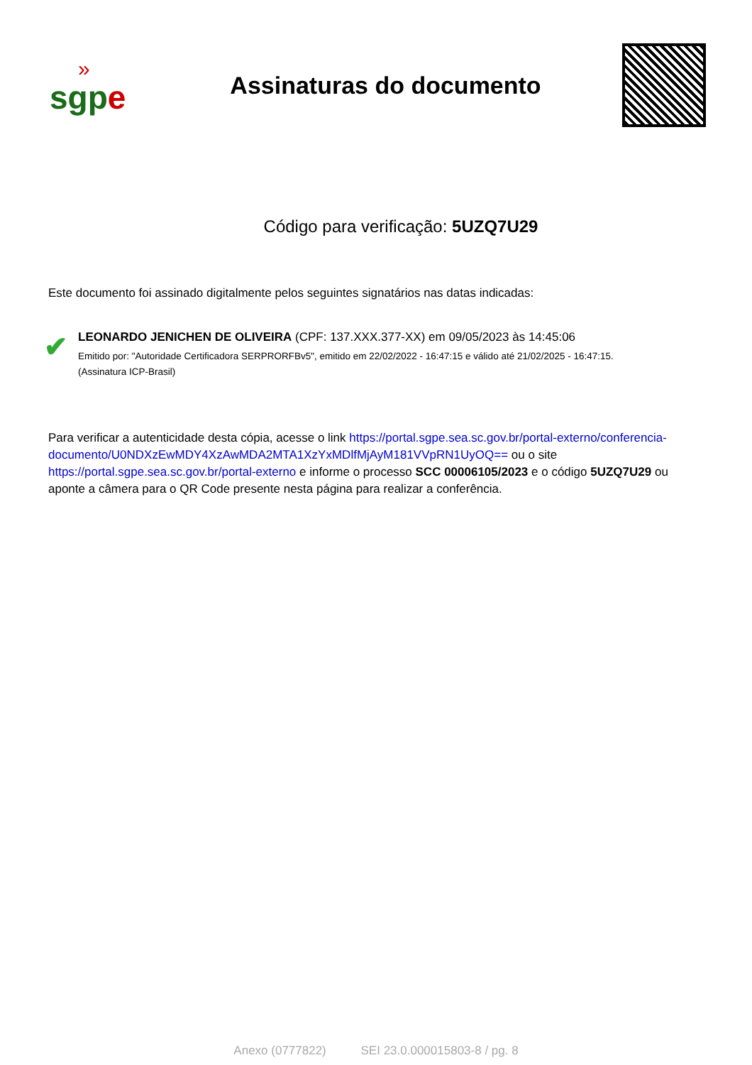»
sgpe
Assinaturas do documento
Código para verificação: 5UZQ7U29
Este documento foi assinado digitalmente pelos seguintes signatários nas datas indicadas:
✔
LEONARDO JENICHEN DE OLIVEIRA (CPF: 137.XXX.377-XX) em 09/05/2023 às 14:45:06
Emitido por: "Autoridade Certificadora SERPRORFBv5", emitido em 22/02/2022 - 16:47:15 e válido até 21/02/2025 - 16:47:15.
(Assinatura ICP-Brasil)
Para verificar a autenticidade desta cópia, acesse o link https://portal.sgpe.sea.sc.gov.br/portal-externo/conferencia-documento/U0NDXzEwMDY4XzAwMDA2MTA1XzYxMDlfMjAyM181VVpRN1UyOQ== ou o site https://portal.sgpe.sea.sc.gov.br/portal-externo e informe o processo SCC 00006105/2023 e o código 5UZQ7U29 ou aponte a câmera para o QR Code presente nesta página para realizar a conferência.
Anexo (0777822) SEI 23.0.000015803-8 / pg. 8